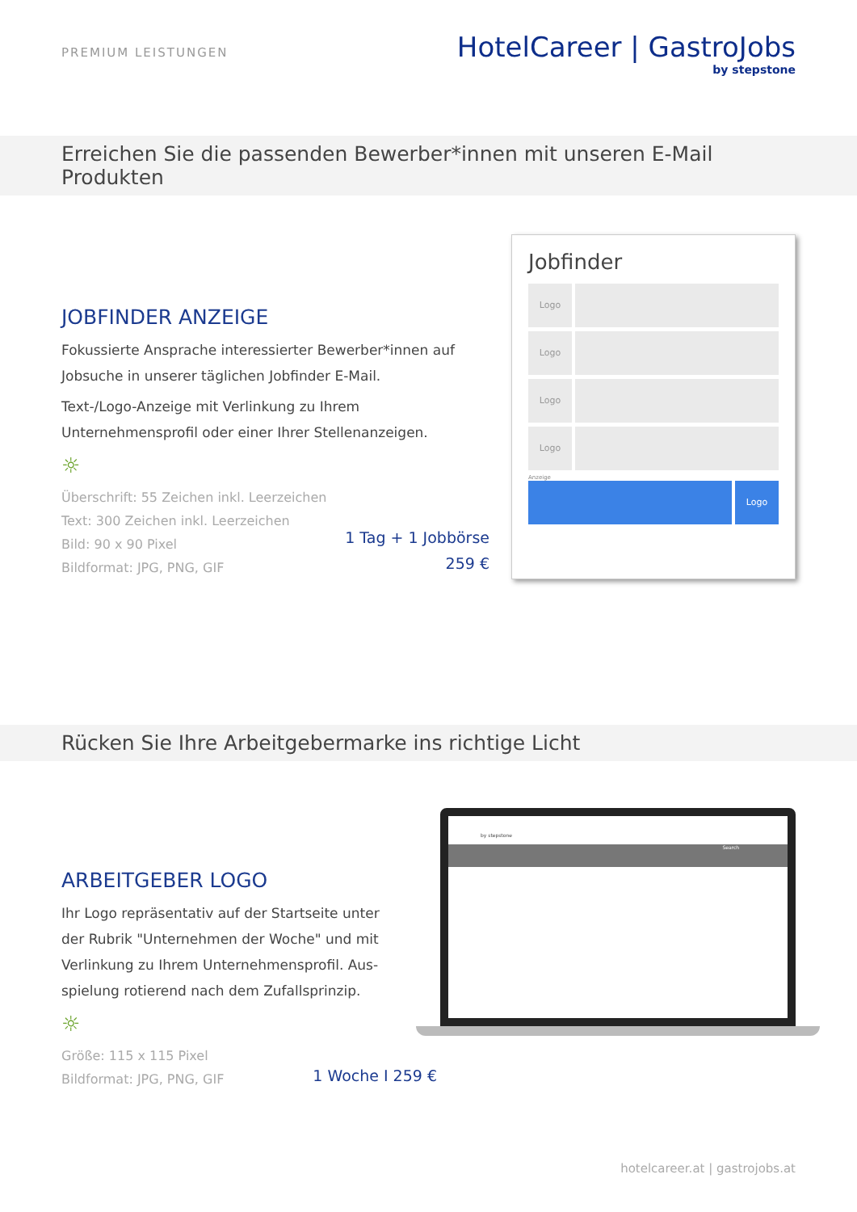PREMIUM LEISTUNGEN
HotelCareer | GastroJobs
by stepstone
Erreichen Sie die passenden Bewerber*innen mit unseren E-Mail Produkten
JOBFINDER ANZEIGE
Fokussierte Ansprache interessierter Bewerber*innen auf
Jobsuche in unserer täglichen Jobfinder E-Mail.
Text-/Logo-Anzeige mit Verlinkung zu Ihrem
Unternehmensprofil oder einer Ihrer Stellenanzeigen.
☼
Überschrift: 55 Zeichen inkl. Leerzeichen
Text: 300 Zeichen inkl. Leerzeichen
Bild: 90 x 90 Pixel
Bildformat: JPG, PNG, GIF
1 Tag + 1 Jobbörse
259 €
Jobfinder
Logo
Logo
Logo
Logo
Anzeige
Logo
Rücken Sie Ihre Arbeitgebermarke ins richtige Licht
ARBEITGEBER LOGO
Ihr Logo repräsentativ auf der Startseite unter
der Rubrik "Unternehmen der Woche" und mit
Verlinkung zu Ihrem Unternehmensprofil. Aus-
spielung rotierend nach dem Zufallsprinzip.
☼
Größe: 115 x 115 Pixel
Bildformat: JPG, PNG, GIF
1 Woche I 259 €
by stepstone
Search
hotelcareer.at | gastrojobs.at